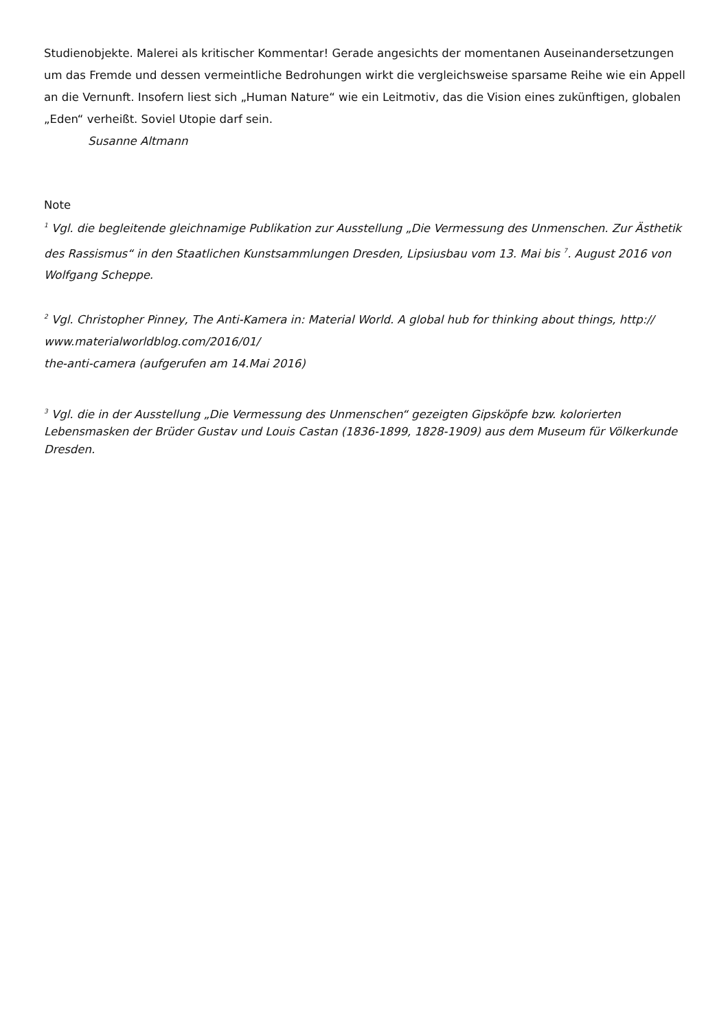Studienobjekte. Malerei als kritischer Kommentar! Gerade angesichts der momentanen Auseinandersetzungen um das Fremde und dessen vermeintliche Bedrohungen wirkt die vergleichsweise sparsame Reihe wie ein Appell an die Vernunft. Insofern liest sich „Human Nature“ wie ein Leitmotiv, das die Vision eines zukünftigen, globalen „Eden“ verheißt. Soviel Utopie darf sein.
Susanne Altmann
Note
<sup>1</sup> Vgl. die begleitende gleichnamige Publikation zur Ausstellung „Die Vermessung des Unmenschen. Zur Ästhetik des Rassismus“ in den Staatlichen Kunstsammlungen Dresden, Lipsiusbau vom 13. Mai bis <sup>7</sup>. August 2016 von Wolfgang Scheppe.
<sup>2</sup> Vgl. Christopher Pinney, The Anti-Kamera in: Material World. A global hub for thinking about things, http://
www.materialworldblog.com/2016/01/
the-anti-camera (aufgerufen am 14.Mai 2016)
<sup>3</sup> Vgl. die in der Ausstellung „Die Vermessung des Unmenschen“ gezeigten Gipsköpfe bzw. kolorierten Lebensmasken der Brüder Gustav und Louis Castan (1836-1899, 1828-1909) aus dem Museum für Völkerkunde Dresden.